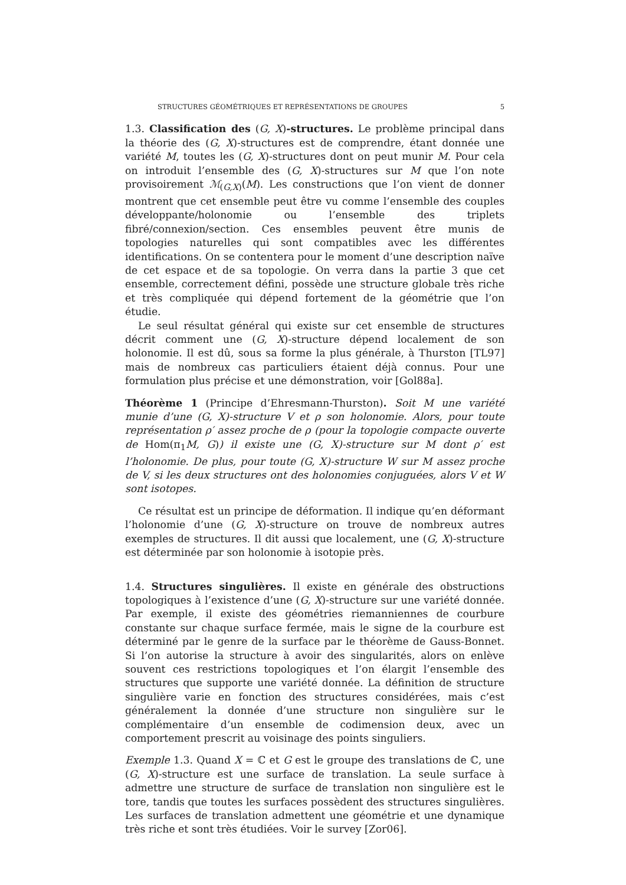STRUCTURES GÉOMÉTRIQUES ET REPRÉSENTATIONS DE GROUPES 5
1.3. Classification des (G, X)-structures. Le problème principal dans la théorie des (G, X)-structures est de comprendre, étant donnée une variété M, toutes les (G, X)-structures dont on peut munir M. Pour cela on introduit l’ensemble des (G, X)-structures sur M que l’on note provisoirement ℳ<sub>(G,X)</sub>(M). Les constructions que l’on vient de donner montrent que cet ensemble peut être vu comme l’ensemble des couples développante/holonomie ou l’ensemble des triplets fibré/connexion/section. Ces ensembles peuvent être munis de topologies naturelles qui sont compatibles avec les différentes identifications. On se contentera pour le moment d’une description naïve de cet espace et de sa topologie. On verra dans la partie 3 que cet ensemble, correctement défini, possède une structure globale très riche et très compliquée qui dépend fortement de la géométrie que l’on étudie.
Le seul résultat général qui existe sur cet ensemble de structures décrit comment une (G, X)-structure dépend localement de son holonomie. Il est dû, sous sa forme la plus générale, à Thurston [TL97] mais de nombreux cas particuliers étaient déjà connus. Pour une formulation plus précise et une démonstration, voir [Gol88a].
Théorème 1 (Principe d’Ehresmann-Thurston). Soit M une variété munie d’une (G, X)-structure V et ρ son holonomie. Alors, pour toute représentation ρ′ assez proche de ρ (pour la topologie compacte ouverte de Hom(π<sub>1</sub>M, G)) il existe une (G, X)-structure sur M dont ρ′ est l’holonomie. De plus, pour toute (G, X)-structure W sur M assez proche de V, si les deux structures ont des holonomies conjuguées, alors V et W sont isotopes.
Ce résultat est un principe de déformation. Il indique qu’en déformant l’holonomie d’une (G, X)-structure on trouve de nombreux autres exemples de structures. Il dit aussi que localement, une (G, X)-structure est déterminée par son holonomie à isotopie près.
1.4. Structures singulières. Il existe en générale des obstructions topologiques à l’existence d’une (G, X)-structure sur une variété donnée. Par exemple, il existe des géométries riemanniennes de courbure constante sur chaque surface fermée, mais le signe de la courbure est déterminé par le genre de la surface par le théorème de Gauss-Bonnet. Si l’on autorise la structure à avoir des singularités, alors on enlève souvent ces restrictions topologiques et l’on élargit l’ensemble des structures que supporte une variété donnée. La définition de structure singulière varie en fonction des structures considérées, mais c’est généralement la donnée d’une structure non singulière sur le complémentaire d’un ensemble de codimension deux, avec un comportement prescrit au voisinage des points singuliers.
Exemple 1.3. Quand X = ℂ et G est le groupe des translations de ℂ, une (G, X)-structure est une surface de translation. La seule surface à admettre une structure de surface de translation non singulière est le tore, tandis que toutes les surfaces possèdent des structures singulières. Les surfaces de translation admettent une géométrie et une dynamique très riche et sont très étudiées. Voir le survey [Zor06].